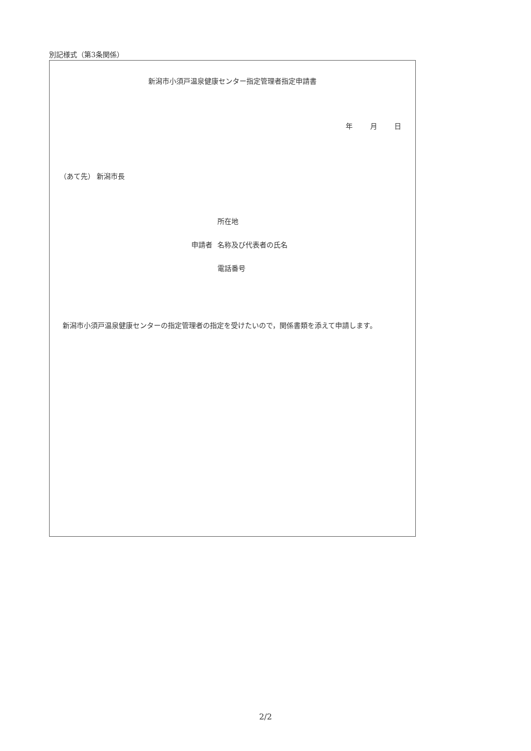別記様式（第3条関係）
新潟市小須戸温泉健康センター指定管理者指定申請書
年 月 日
（あて先） 新潟市長
所在地
申請者 名称及び代表者の氏名
電話番号
新潟市小須戸温泉健康センターの指定管理者の指定を受けたいので，関係書類を添えて申請します。
2/2